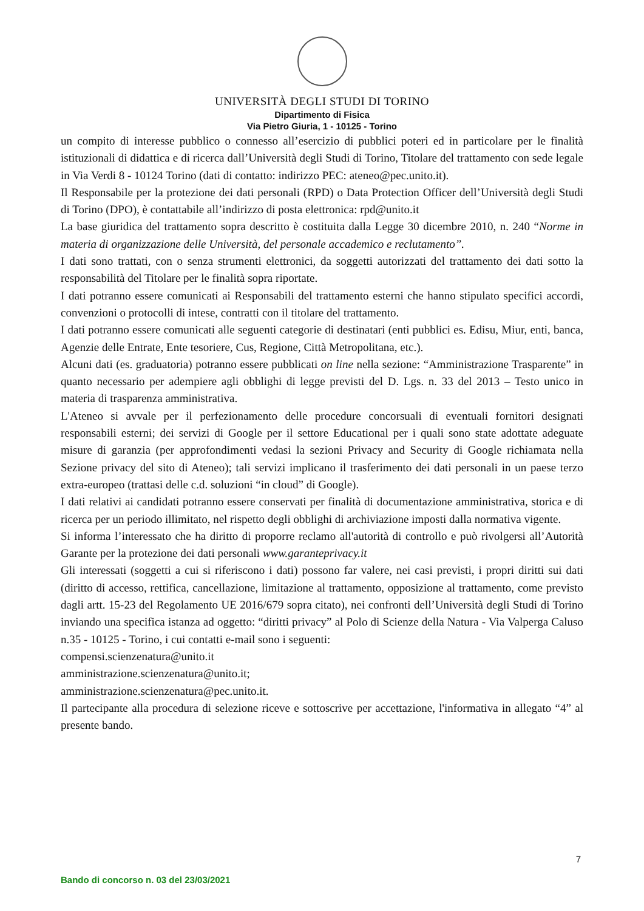UNIVERSITÀ DEGLI STUDI DI TORINO
Dipartimento di Fisica
Via Pietro Giuria, 1 - 10125 - Torino
un compito di interesse pubblico o connesso all’esercizio di pubblici poteri ed in particolare per le finalità istituzionali di didattica e di ricerca dall’Università degli Studi di Torino, Titolare del trattamento con sede legale in Via Verdi 8 - 10124 Torino (dati di contatto: indirizzo PEC: ateneo@pec.unito.it).
Il Responsabile per la protezione dei dati personali (RPD) o Data Protection Officer dell’Università degli Studi di Torino (DPO), è contattabile all’indirizzo di posta elettronica: rpd@unito.it
La base giuridica del trattamento sopra descritto è costituita dalla Legge 30 dicembre 2010, n. 240 “Norme in materia di organizzazione delle Università, del personale accademico e reclutamento”.
I dati sono trattati, con o senza strumenti elettronici, da soggetti autorizzati del trattamento dei dati sotto la responsabilità del Titolare per le finalità sopra riportate.
I dati potranno essere comunicati ai Responsabili del trattamento esterni che hanno stipulato specifici accordi, convenzioni o protocolli di intese, contratti con il titolare del trattamento.
I dati potranno essere comunicati alle seguenti categorie di destinatari (enti pubblici es. Edisu, Miur, enti, banca, Agenzie delle Entrate, Ente tesoriere, Cus, Regione, Città Metropolitana, etc.).
Alcuni dati (es. graduatoria) potranno essere pubblicati on line nella sezione: “Amministrazione Trasparente” in quanto necessario per adempiere agli obblighi di legge previsti del D. Lgs. n. 33 del 2013 – Testo unico in materia di trasparenza amministrativa.
L'Ateneo si avvale per il perfezionamento delle procedure concorsuali di eventuali fornitori designati responsabili esterni; dei servizi di Google per il settore Educational per i quali sono state adottate adeguate misure di garanzia (per approfondimenti vedasi la sezioni Privacy and Security di Google richiamata nella Sezione privacy del sito di Ateneo); tali servizi implicano il trasferimento dei dati personali in un paese terzo extra-europeo (trattasi delle c.d. soluzioni “in cloud” di Google).
I dati relativi ai candidati potranno essere conservati per finalità di documentazione amministrativa, storica e di ricerca per un periodo illimitato, nel rispetto degli obblighi di archiviazione imposti dalla normativa vigente.
Si informa l’interessato che ha diritto di proporre reclamo all'autorità di controllo e può rivolgersi all’Autorità Garante per la protezione dei dati personali www.garanteprivacy.it
Gli interessati (soggetti a cui si riferiscono i dati) possono far valere, nei casi previsti, i propri diritti sui dati (diritto di accesso, rettifica, cancellazione, limitazione al trattamento, opposizione al trattamento, come previsto dagli artt. 15-23 del Regolamento UE 2016/679 sopra citato), nei confronti dell’Università degli Studi di Torino inviando una specifica istanza ad oggetto: “diritti privacy” al Polo di Scienze della Natura - Via Valperga Caluso n.35 - 10125 - Torino, i cui contatti e-mail sono i seguenti:
compensi.scienzenatura@unito.it
amministrazione.scienzenatura@unito.it;
amministrazione.scienzenatura@pec.unito.it.
Il partecipante alla procedura di selezione riceve e sottoscrive per accettazione, l'informativa in allegato “4” al presente bando.
7
Bando di concorso n. 03 del 23/03/2021